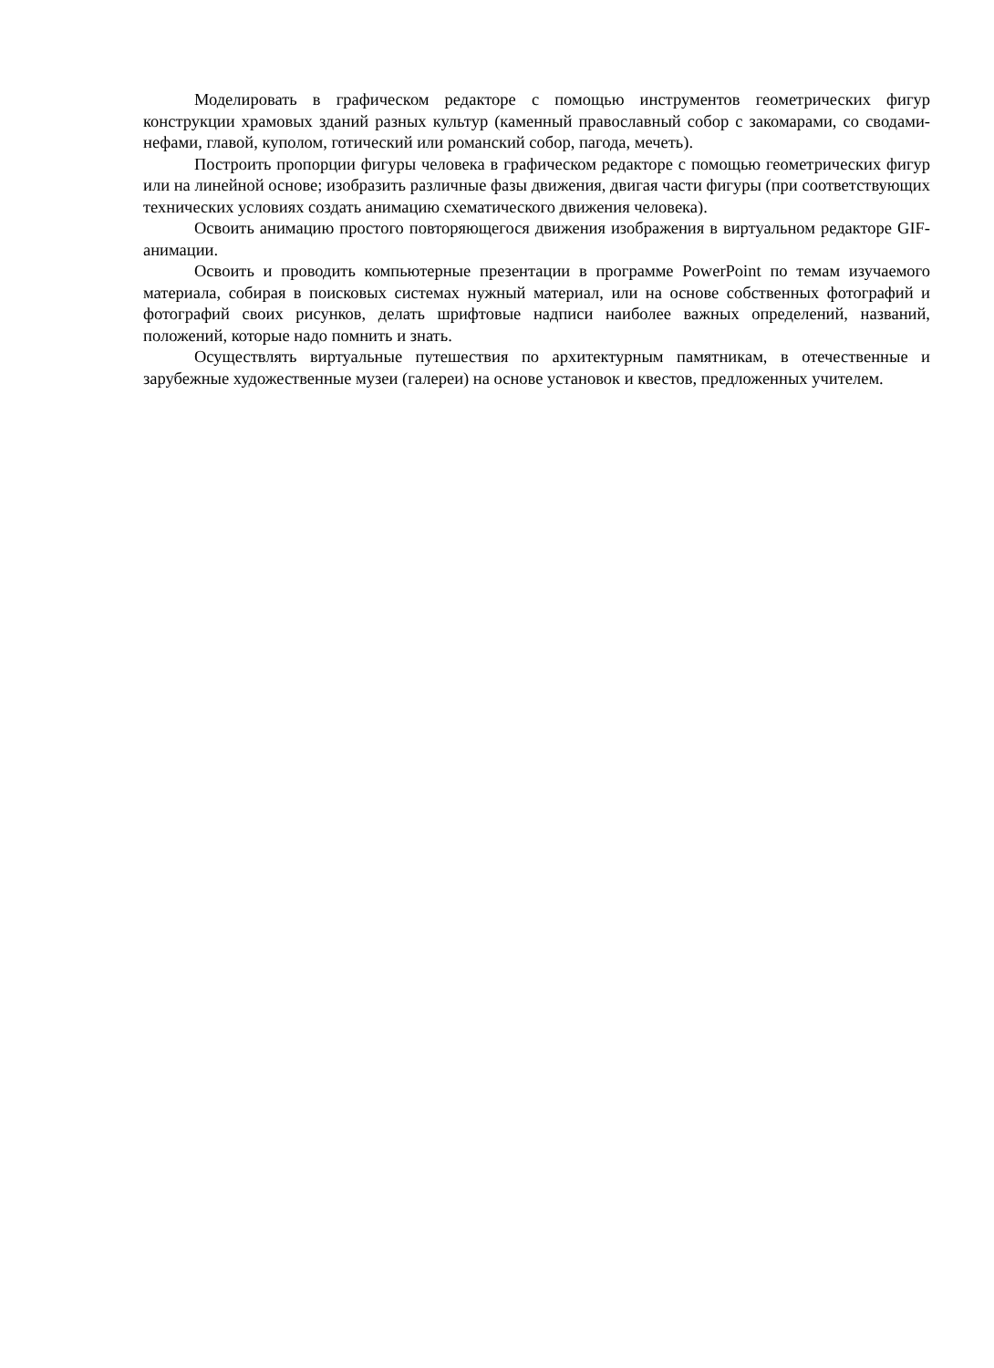Моделировать в графическом редакторе с помощью инструментов геометрических фигур конструкции храмовых зданий разных культур (каменный православный собор с закомарами, со сводами-нефами, главой, куполом, готический или романский собор, пагода, мечеть).
Построить пропорции фигуры человека в графическом редакторе с помощью геометрических фигур или на линейной основе; изобразить различные фазы движения, двигая части фигуры (при соответствующих технических условиях создать анимацию схематического движения человека).
Освоить анимацию простого повторяющегося движения изображения в виртуальном редакторе GIF-анимации.
Освоить и проводить компьютерные презентации в программе PowerPoint по темам изучаемого материала, собирая в поисковых системах нужный материал, или на основе собственных фотографий и фотографий своих рисунков, делать шрифтовые надписи наиболее важных определений, названий, положений, которые надо помнить и знать.
Осуществлять виртуальные путешествия по архитектурным памятникам, в отечественные и зарубежные художественные музеи (галереи) на основе установок и квестов, предложенных учителем.